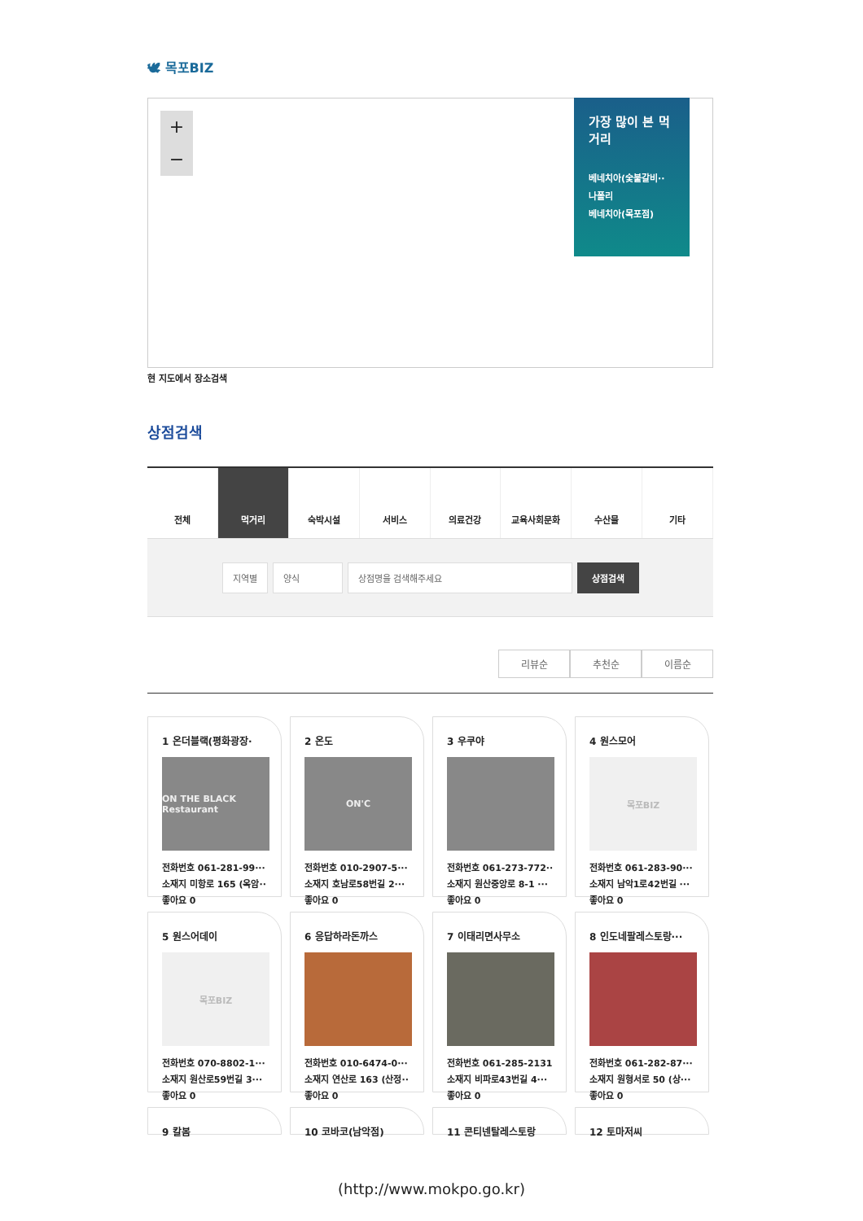🕊 목포BIZ
+
−
가장 많이 본 먹거리
베네치아(숯불갈비··
나폴리
베네치아(목포점)
현 지도에서 장소검색
상점검색
전체 먹거리 숙박시설 서비스 의료건강 교육사회문화 수산물 기타
지역별 양식 상점명을 검색해주세요 상점검색
리뷰순 추천순 이름순
1 온더블랙(평화광장·
ON THE BLACK Restaurant
전화번호 061-281-99···
소재지 미항로 165 (옥암··
좋아요 0
2 온도
ON'C
전화번호 010-2907-5···
소재지 호남로58번길 2···
좋아요 0
3 우쿠야
전화번호 061-273-772··
소재지 원산중앙로 8-1 ···
좋아요 0
4 원스모어
목포BIZ
전화번호 061-283-90···
소재지 남악1로42번길 ···
좋아요 0
5 원스어데이
목포BIZ
전화번호 070-8802-1···
소재지 원산로59번길 3···
좋아요 0
6 응답하라돈까스
전화번호 010-6474-0···
소재지 연산로 163 (산정··
좋아요 0
7 이태리면사무소
전화번호 061-285-2131
소재지 비파로43번길 4···
좋아요 0
8 인도네팔레스토랑···
전화번호 061-282-87···
소재지 원형서로 50 (상···
좋아요 0
9 칼봄
10 코바코(남악점)
11 콘티넨탈레스토랑
12 토마저씨
(http://www.mokpo.go.kr)